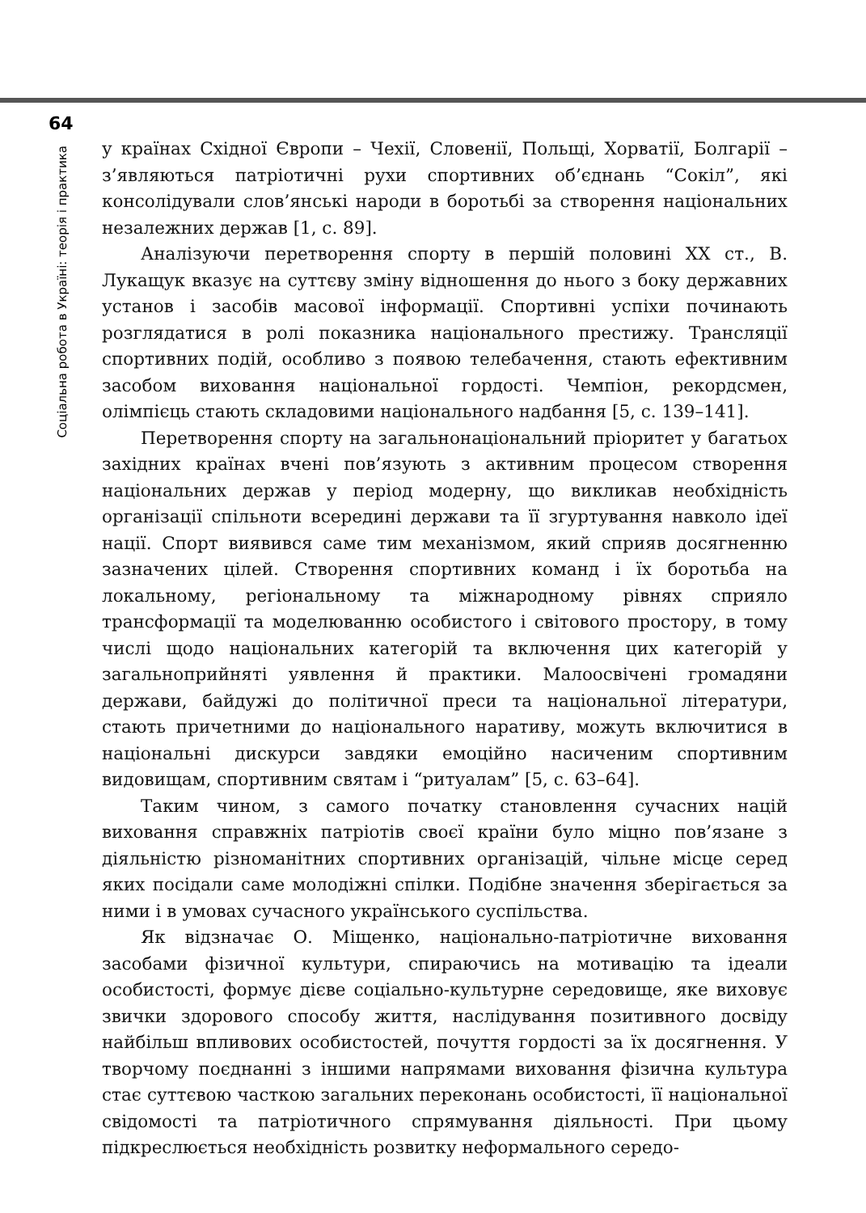64
Соціальна робота в Україні: теорія і практика
у країнах Східної Європи – Чехії, Словенії, Польщі, Хорватії, Болгарії – з’являються патріотичні рухи спортивних об’єднань “Сокіл”, які консолідували слов’янські народи в боротьбі за створення національних незалежних держав [1, с. 89].
Аналізуючи перетворення спорту в першій половині XX ст., В. Лукащук вказує на суттєву зміну відношення до нього з боку державних установ і засобів масової інформації. Спортивні успіхи починають розглядатися в ролі показника національного престижу. Трансляції спортивних подій, особливо з появою телебачення, стають ефективним засобом виховання національної гордості. Чемпіон, рекордсмен, олімпієць стають складовими національного надбання [5, с. 139–141].
Перетворення спорту на загальнонаціональний пріоритет у багатьох західних країнах вчені пов’язують з активним процесом створення національних держав у період модерну, що викликав необхідність організації спільноти всередині держави та її згуртування навколо ідеї нації. Спорт виявився саме тим механізмом, який сприяв досягненню зазначених цілей. Створення спортивних команд і їх боротьба на локальному, регіональному та міжнародному рівнях сприяло трансформації та моделюванню особистого і світового простору, в тому числі щодо національних категорій та включення цих категорій у загальноприйняті уявлення й практики. Малоосвічені громадяни держави, байдужі до політичної преси та національної літератури, стають причетними до національного наративу, можуть включитися в національні дискурси завдяки емоційно насиченим спортивним видовищам, спортивним святам і “ритуалам” [5, с. 63–64].
Таким чином, з самого початку становлення сучасних націй виховання справжніх патріотів своєї країни було міцно пов’язане з діяльністю різноманітних спортивних організацій, чільне місце серед яких посідали саме молодіжні спілки. Подібне значення зберігається за ними і в умовах сучасного українського суспільства.
Як відзначає О. Міщенко, національно-патріотичне виховання засобами фізичної культури, спираючись на мотивацію та ідеали особистості, формує дієве соціально-культурне середовище, яке виховує звички здорового способу життя, наслідування позитивного досвіду найбільш впливових особистостей, почуття гордості за їх досягнення. У творчому поєднанні з іншими напрямами виховання фізична культура стає суттєвою часткою загальних переконань особистості, її національної свідомості та патріотичного спрямування діяльності. При цьому підкреслюється необхідність розвитку неформального середо-